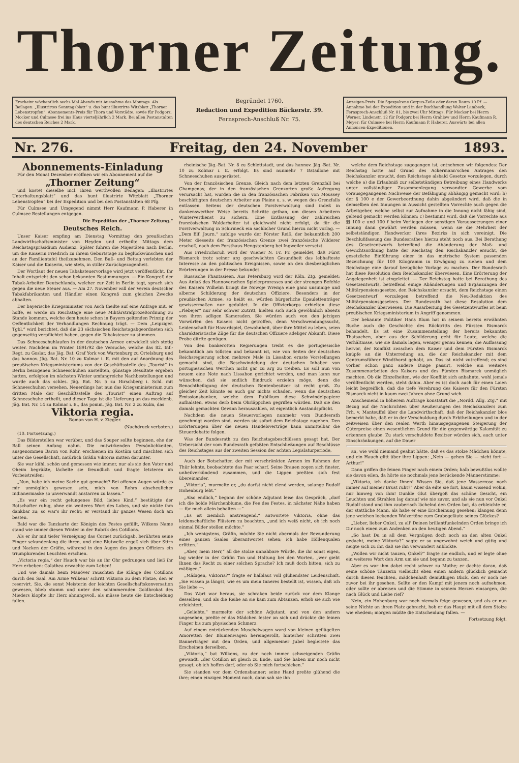Thorner Zeitung.
Erscheint wöchentlich sechs Mal Abends mit Ausnahme des Montags. Als Beilagen: „Illustrirtes Sonntagsblatt“ u. das bunt illustrirte Witzblatt „Thorner Lebenstropfen“. Abonnements-Preis für Thorn und Vorstädte, sowie für Podgorz, Mocker und Culmsee frei ins Haus vierteljährlich 2 Mark. Bei allen Postanstalten des deutschen Reiches 2 Mark.
Begründet 1760.
Redaction und Expedition Bäckerstr. 39.
Fernsprech-Anschluß Nr. 75.
Anzeigen-Preis: Die 5gespaltene Corpus-Zeile oder deren Raum 10 Pf. — Annahme bei der Expedition und in der Buchhandlung Walter Lambeck, Fernsprech-Anschluß Nr. 81, bis zwei Uhr Mittags. Für Mocker bei Herrn Werner, Lindenstr. 12 für Podgorz bei Herrn Grahlow und Herrn Kaufmann R. Meyer; für Culmsee bei Herrn Kaufmann P. Haberer. Auswärts bei allen Annoncen-Expeditionen.
Nr. 276. Freitag, den 24. November 1893.
Abonnements-Einladung
Für den Monat Dezember eröffnen wir ein Abonnement auf die
„Thorner Zeitung“
und kostet dieselbe incl. ihren werthvollen Beilagen: „Illustrirtes Unterhaltungsblatt“ und das bunt illustrirte Witzblatt „Thorner Lebenstropfen“ bei der Expedition und bei den Postanstalten 68 Pfg.
Für Culmsee und Umgegend nimmt Herr Kaufmann P. Haberer in Culmsee Bestellungen entgegen.
Die Expedition der „Thorner Zeitung.“
Deutsches Reich.
Unser Kaiser empfing am Dienstag Vormittag den preußischen Landwirthschaftsminister von Heyden und ertheilte Mittags dem Reichstagspräsidium Audienz. Später fuhren die Majestäten nach Berlin, um die Kaiserin Friedrich zu ihrem Geburtstage zu beglückwünschen und an der Familientafel theilzunehmen. Den Buß- und Bettag verlebten der Kaiser und die Kaiserin, wie stets, in stiller Zurückgezogenheit.
Der Wortlaut der neuen Tabaksteuervorlage wird jetzt veröffentlicht. Ihr Inhalt entspricht den schon bekannten Bestimmungen. — Ein Kongreß der Tabak-Arbeiter Deutschlands, welcher zur Zeit in Berlin tagt, sprach sich gegen die neue Steuer aus. — Am 27. November will der Verein deutscher Tabakfabrikanten und Händler einen Kongreß zum gleichen Zwecke abhalten.
Der bayerische Kriegsminister von Asch theilte auf eine Anfrage mit, er hoffe, es werde im Reichstage eine neue Militärstrafprozeßordnung zu Stande kommen, welche dem heute schon in Bayern geltenden Prinzip der Oeffentlichkeit der Verhandlungen Rechnung trägt. — Dem „Leipziger. Tgbl.“ wird berichtet, daß die 23 sächsischen Reichstagabgeordneten sich gegenseitig verpflichtet haben, gegen die Tabaksteuer zu stimmen.
Das Schneeschuhlaufen in der deutschen Armee entwickelt sich stetig weiter. Nachdem im Winter 1891/92 die Versuche, welche das 82. Inf.-Regt. zu Goslar, das Jäg. Bat. Graf York von Wartenburg zu Ortelsburg und das hannov. Jäg. Bat. Nr. 10 zu Kolmar i. E. mit den auf Anordnung des preußischen Kriegsministeriums von der Geschäftsstelle des „Tourist“ in Berlin bezogenen Schneeschuhen anstellten, günstige Resultate ergeben hatten, erfolgten im nächsten Winter umfangreiche Nachbestellungen und wurde auch das schles. Jäg. Bat. Nr. 5 zu Hirschberg i. Schl. mit Schneeschuhen versehen. Neuerdings hat nun das Kriegsministerium zum dritten Male der Geschäftsstelle des „Tourist“ einen Auftrag auf Schneeschuhe ertheilt, und dieser Tage ist die Lieferung an das mecklenb. Jäg. Bat. Nr. 14 zu Kolmar i. E., das pomm. Jäg. Bat. Nr. 2 zu Kulm, das
Viktoria regia.
Roman von H. v. Ziegler.
(Nachdruck verboten.)
(10. Fortsetzung.)
Das Bilderstellen war vorüber, und das Souper sollte beginnen, ehe der Ball seinen Anfang nahm. Die mitwirkenden Persönlichkeiten, ausgenommen Baron von Rohr, erschienen im Kostüm und mischten sich unter die Gesellschaft, natürlich Gräfin Viktoria mitten darunter.
Sie war kühl, schön und gemessen wie immer, nur als sie den Vater und Oheim begrüßte, lächelte sie freundlich und fragte letzteren im Vorbeistreifen:
„Nun, habe ich meine Sache gut gemacht? Bei offenen Augen würde es mir unmöglich gewesen sein, mich von Rohrs abscheulicher Indianermaske so unverwandt anstarren zu lassen.“
„Es war ein recht gelungenes Bild, liebes Kind,“ bestätigte der Botschafter ruhig, ohne ein weiteres Wort des Lobes, und sie nickte ihm dankbar zu; so war's ihr recht; er verstand ihr ganzes Wesen doch am besten.
Bald war die Tanzkarte der Königin des Festes gefüllt, Wilkens Name stand wie immer diesen Winter in der Rubrik des Cotillons.
Als er ihr mit tiefer Verneigung das Cornet zurückgab, berührten seine Finger sekundenlang die ihren, und eine Blutwelle ergoß sich über Stirn und Nacken der Gräfin, während in den Augen des jungen Offiziers ein triumphirendes Leuchten erschien.
„Victoria regia,“ der Hauch war bis an ihr Ohr gedrungen und ließ ihr Herz erbeben: Galathea erwachte zum Leben!
Und wie damals beim Manöver rauschten die Klänge des Cotillons durch den Saal. Am Arme Wilkens' schritt Viktoria zu dem Platze, den er reservirt. Sie, die sonst Meisterin der leichten Gesellschaftskonversation gewesen, blieb stumm und unter den schimmernden Goldbrokat des Mieders klopfte ihr Herz ahnungsvoll, als müsse heute die Entscheidung fallen.
rheinische Jäg.-Bat. Nr. 8 zu Schlettstadt, und das hannov. Jäg.-Bat. Nr. 10 zu Kolmar i. E. erfolgt. Es sind nunmehr 7 Bataillone mit Schneeschuhen ausgerüstet.
Von der französischen Grenze. Gleich nach dem letzten Grenzfall bei Champenay, der in den französischen Grenzorten große Aufregung verursacht hat, wurden die in den französischen Fabriken von Moussey beschäftigten deutschen Arbeiter aus Plaine u. s. w. wegen des Grenzfalls entlassen. Seitens der deutschen Forstverwaltung sind indeß in dankenswerther Weise bereits Schritte gethan, um diesen Arbeitern Winterverdienst zu sichern. Eine Entlassung der zahlreichen französischen Waldarbeiter ist gleichwohl nicht erfolgt, da für die Forstverwaltung in Schirmeck ein sachlicher Grund hierzu nicht vorlag. — „Dem Elf. Journ.“ zufolge wurde der Förster Reiß, der bekanntlich 200 Meter diesseits der französischen Grenze zwei französische Wilderer erschoß, nach dem Forsthaus Hengstenberg bei Ingweiler versetzt.
Aus Friedrichsruh wird der Wiener N. Fr. Pr. gemeldet, daß Fürst Bismarck trotz seiner arg geschwächten Gesundheit das lebhafteste Interesse an den politischen Ereignissen, sowie an den diesbezüglichen Erörterungen in der Presse bekundet.
Russische Phantasieen. Aus Petersburg wird der Köln. Ztg. gemeldet: Aus Anlaß des Hannoverschen Spielerprozesses und der strengen Befehle des Kaisers Wilhelm bringt die Nowoje Wremja eine ganz unsinnige und alberne Schilderung der deutschen Offiziere. Besonders in der preußischen Armee, so heißt es, würden bürgerliche Epaulettenträger gewissermaßen nur geduldet. In die Offizierkorps erhielten diese „Plebejer“ nur sehr schwer Zutritt, hielten sich auch gewöhnlich abseits von ihren adligen Kameraden. Sie würden auch von den jetzigen Vorwürfen des Kaisers nicht getroffen, denn Verschwendungssucht, Leidenschaft für Hazardspiel, Gewohnheit, über ihre Mittel zu leben, seien charakteristische Züge für die deutschen Offiziere adeliger Abkunft. Diese Probe dürfte genügen.
Von den bankerotten Regierungen treibt es die portugiesische bekanntlich am tollsten und bekannt ist, wie von Seiten der deutschen Reichsregierung schon mehrere Male in Lissabon ernste Vorstellungen gemacht sind, die Beschwindelung der deutschen Inhaber von portugiesischen Werthen nicht gar zu arg zu treiben. Es soll nun von neuem eine Note nach Lissabon gerichtet werden, und man kann nur wünschen, daß sie endlich Eindruck erzielen möge, denn die Benachtheiligung der deutschen Rentenbesitzer ist recht groß. Zu gleicher Zeit könnte es auch gar nichts schaden, wenn die deutschen Emissionsbanken, welche dem Publikum diese Schwindelpapiere aufhalsten, etwas derb beim Ohrläppchen gegriffen würden. Daß sie den damals gemachten Gewinn herauszahlen, ist eigentlich Anstandspflicht.
Nachdem die neuen Steuervorlagen nunmehr vom Bundesrath genehmigt worden sind, werden sie sofort dem Reichstage zugehen. Den Erörterungen über die neuen Handelsverträge kann unmittelbar die Steuerdebatte folgen.
Was der Bundesrath zu den Reichstagsbeschlüssen gesagt hat. Der Uebersicht der vom Bundesrath gefaßten Entschließungen auf Beschlüsse des Reichstages aus der zweiten Session der achten Legislaturperiode,
Auch der Botschafter, der mit verschränkten Armen im Rahmen der Thür lehnte, beobachtete das Paar scharf. Seine Brauen zogen sich finster, unheilverkündend zusammen, und die Lippen preßten sich fest übereinander.
„Viktoria“, murmelte er, „du darfst nicht elend werden, solange Rudolf Hohenburg lebt.“
„Also endlich,“ begann der schöne Adjutant leise das Gespräch, „darf ich die holde Märchenblume, die Fee des Festes, in nächster Nähe haben — für mich allein behalten —“
„Es ist ziemlich anstrengend,“ antwortete Viktoria, ohne das leidenschaftliche Flüstern zu beachten, „und ich weiß nicht, ob ich noch einmal Bilder stellen möchte.“
„Ich wenigstens, Gräfin, möchte Sie nicht abermals der Bewunderung eines ganzen Saales überantwortet sehen; ich habe Höllenqualen erlitten.“
„Aber, mein Herr,“ all die stolze unnahbare Würde, die ihr sonst eigen, lag wieder in der Gräfin Ton und Haltung bei den Worten, „wer giebt Ihnen das Recht zu einer solchen Sprache? Ich muß doch bitten, sich zu mäßigen.“
„Mäßigen, Viktoria?“ fragte er halblaut voll glühendster Leidenschaft. „Sie wissen ja längst, wie es um mein Inneres bestellt ist, wissen, daß ich Sie liebe —,
Das Wort war heraus, sie schraken beide zurück vor dem Klange desselben, und als die Reihe an sie kam zum Abtanzen, erhob sie sich wie erleichtert.
„Geliebte,“ murmelte der schöne Adjutant, und von den andern ungesehen, preßte er das Mädchen fester an sich und drückte die feinen Finger bis zum physischen Schmerz.
Auf einem entzückenden Muschelwagen ward von kleinen geflügelten Amoretten der Blumenwagen hereingerollt, hinterher schritten zwei Bannerträger mit den Orden, und allgemeiner Jubel begleitete das Erscheinen derselben.
„Viktoria,“ bat Wilkens, zu der noch immer schweigenden Gräfin gewandt, „der Cotillon ist gleich zu Ende, und Sie haben mir noch nicht gesagt, ob ich hoffen darf, oder ob Sie mich fortschicken.“
Sie standen vor dem Ordensbanner; seine Hand preßte glühend die ihre; einen einzigen Moment noch, dann sah sie ihn
welche dem Reichstage zugegangen ist, entnehmen wir folgendes: Der Reichstag hatte auf Grund des Ackermann'schen Antrages den Reichskanzler ersucht, dem Reichstage alsbald Gesetze vorzulegen, durch welche a) die Erlaubniß zur selbstständigen Betreibung eines Handwerks unter vollständiger Zusammenlegung verwandter Gewerbe vom vorausgegangenen Nachweise der Befähigung abhängig gemacht wird; b) der § 100 e der Gewerbeordnung dahin abgeändert wird, daß die in demselben den Innungen in Aussicht gestellten Vorrechte auch gegen die Arbeitgeber, welche selbst zur Aufnahme in die Innung nicht fähig sind, geltend gemacht werden können; c) bestimmt wird, daß die Vorrechte aus §§ 100 e und 100 f beim Vorliegen der sonstigen Voraussetzungen einer Innung dann gewährt werden müssen, wenn sie die Mehrheit der selbstständigen Handwerker ihres Bezirks in sich vereinigt. Die Beschlußfassung des Bundesrathes hierzu steht noch aus. Bei Berathung des Gesetzentwurfs betreffend die Abänderung der Maß- und Gewichtsordnung hatte der Reichstag den Reichskanzler ersucht, die gesetzliche Einführung einer in das metrische System passenden Bezeichnung für 100 Kilogramm in Erwägung zu ziehen und dem Reichstage eine darauf bezügliche Vorlage zu machen. Der Bundesrath hat diese Resolution dem Reichskanzler überwiesen. Eine Erörterung der Angelegenheit ist eingeleitet. — Der Reichstag hatte bei Berathung des Gesetzentwurfs, betreffend einige Abänderungen und Ergänzungen der Militärpensionsgesetze, den Reichskanzler ersucht, dem Reichstage einen Gesetzentwurf vorzulegen betreffend die Neu-Redaktion des Militärpensionsgesetzes. Der Bundesrath hat diese Resolution dem Reichskanzler überwiesen. Die Ausarbeitung des Gesetzentwurfes ist beim preußischen Kriegsministerium in Angriff genommen.
Der bekannte Politiker Hans Blum hat in seinem bereits erwähnten Buche auch die Geschichte des Rücktritts des Fürsten Bismarck behandelt. Es ist eine Zusammenstellung der bereits bekannten Thatsachen, aber aus der Schilderung geht für Leute, welche die Verhältnisse, wie sie damals lagen, weniger genau kennen, die Auffassung hervor, der Konflikt zwischen dem Kaiser und dem Fürsten Bismarck knüpfe an die Unterredung an, die der Reichskanzler mit dem Centrumsführer Windthorst gehabt, an. Das ist nicht zutreffend; es sind vorher schon ganz andere Dinge passirt, welche ein weiteres Zusammenarbeiten des Kaisers und des Fürsten Bismarck unmöglich machten. Ob die Einzelheiten, wie der Konflikt sich anbahnte, wohl jemals veröffentlicht werden, steht dahin. Aber es ist doch auch für einen Laien leicht begreiflich, daß die tiefe Verehrung des Kaisers für den Fürsten Bismarck nicht in kaum zwei Jahren ohne Grund wich.
Anscheinend in höherem Auftrage konstatirt die „Nordd. Allg. Ztg.“ mit Bezug auf die Nachrichten über Aeußerungen des Reichskanzlers zum Frh. v. Manteuffel über die Landwirthschaft, daß der Reichskanzler blos bemerkt habe, daß er in der Verschuldung durch Erbtheilungen und in der zeitweisen über den realen Werth hinausgegangenen Steigerung der Güterpreise einen wesentlichen Grund für die gegenwärtige Kalamität zu erkennen glaube. Zu stark verschuldete Besitzer würden sich, auch unter Einschränkungen, auf die Dauer
an, wie wohl niemand geahnt hätte, daß es das stolze Mädchen könnte, und ein Hauch glitt über ihre Lippen: „Nein — gehen Sie — nicht fort — Arthur!“
Dann griffen die feinen Finger nach einem Orden; halb bewußtlos wollte sie davon eilen, da hörte sie nochmals jene berückende Männerstimme:
„Viktoria, ich danke Ihnen! Wissen Sie, daß jene Wasserrose noch immer auf meiner Brust ruht?“ Aber da eilte sie fort, kaum wissend wohin, nur hinweg von ihm! Dunkle Glut übergoß das schöne Gesicht, ein Leuchten und Strahlen lag darauf wie nie zuvor, und als sie nun vor Onkel Rudolf stand und ihm zauberisch lächelnd den Orden bot, da erbleichte er, der stattliche Mann, als habe er eine Erscheinung gesehen: klangen denn jene weichen lockenden Walzertöne zum Grabegeläute seines Glückes?
„Lieber, lieber Onkel, zu all' Deinen brillantfunkelnden Orden bringe ich Dir noch einen zum Andenken an den heutigen Abend.“
„So hast Du in all dem Vergnügen doch noch an den alten Onkel gedacht, meine Viktoria?“ sagte er so ungewohnt weich und gütig und neigte sich zu ihr, daß sie ihn verwundert anblickte.
„Wollen wir nicht tanzen, Onkel?“ fragte sie endlich, und er legte ohne ein weiteres Wort den Arm um sie und begann zu tanzen.
Aber es war ihm dabei recht schwer zu Muthe; er dachte daran, daß seine schöne Tänzerin vielleicht eben einen andern glücklich gemacht durch diesen feuchten, mädchenhaft demüthigen Blick, den er noch nie zuvor bei ihr gesehen. Sollte er den Kampf mit jenem noch aufnehmen, oder sollte er abreisen und die Stimme in seinem Herzen einsargen, die nach Glück und Liebe rief?
Nein, ein Hohenburg war noch niemals feige gewesen, und als er nun seine Nichte an ihren Platz gebracht, hob er das Haupt mit all dem Stolze wie ehedem; morgen müßte die Entscheidung fallen. —
Fortsetzung folgt.